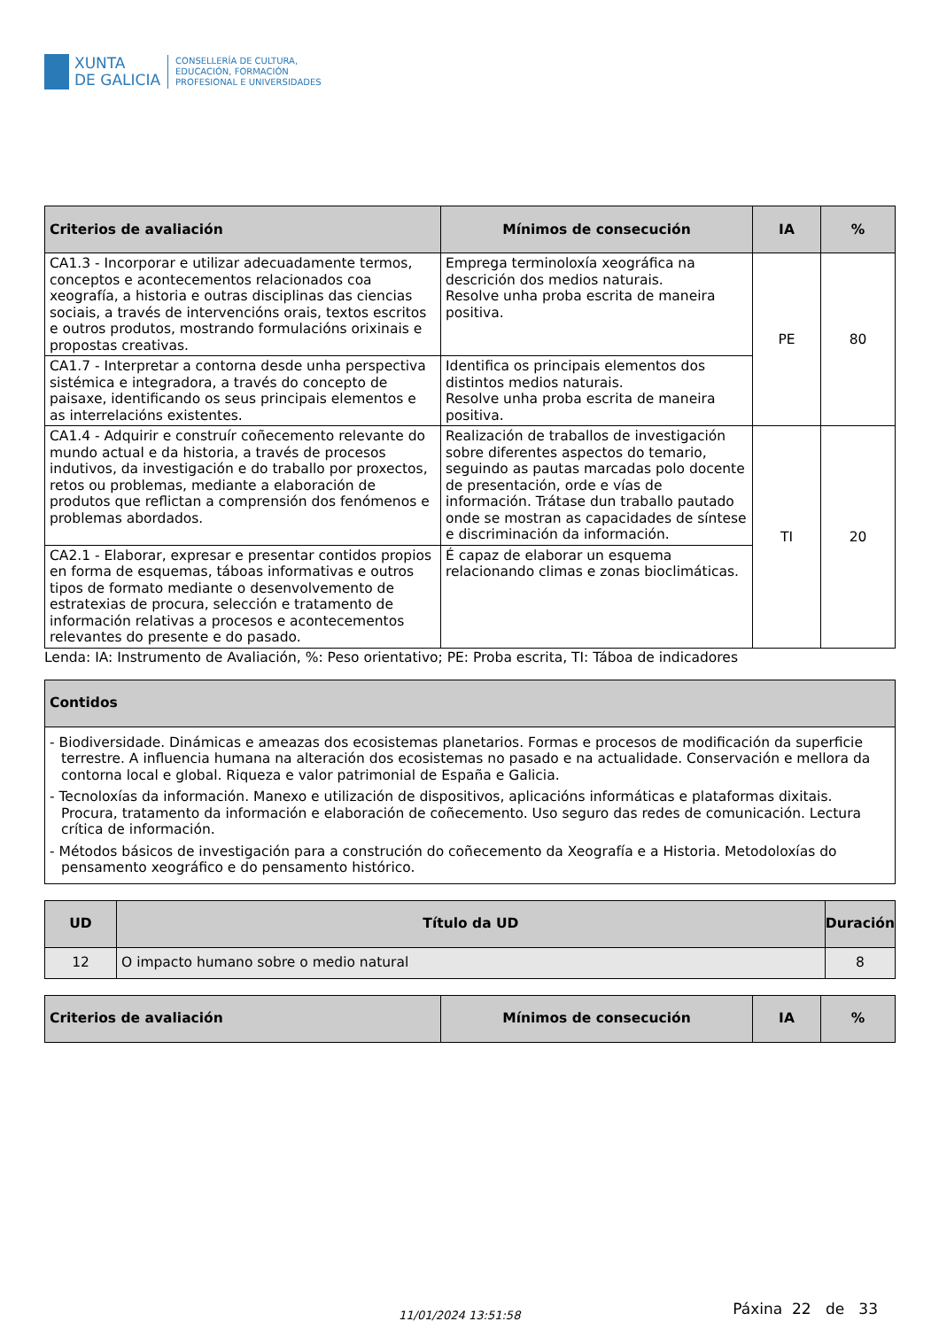XUNTA
DE GALICIA
CONSELLERÍA DE CULTURA,
EDUCACIÓN, FORMACIÓN
PROFESIONAL E UNIVERSIDADES
| Criterios de avaliación | Mínimos de consecución | IA | % |
| --- | --- | --- | --- |
| CA1.3 - Incorporar e utilizar adecuadamente termos, conceptos e acontecementos relacionados coa xeografía, a historia e outras disciplinas das ciencias sociais, a través de intervencións orais, textos escritos e outros produtos, mostrando formulacións orixinais e propostas creativas. | Emprega terminoloxía xeográfica na descrición dos medios naturais. Resolve unha proba escrita de maneira positiva. | PE | 80 |
| CA1.7 - Interpretar a contorna desde unha perspectiva sistémica e integradora, a través do concepto de paisaxe, identificando os seus principais elementos e as interrelacións existentes. | Identifica os principais elementos dos distintos medios naturais. Resolve unha proba escrita de maneira positiva. | | |
| CA1.4 - Adquirir e construír coñecemento relevante do mundo actual e da historia, a través de procesos indutivos, da investigación e do traballo por proxectos, retos ou problemas, mediante a elaboración de produtos que reflictan a comprensión dos fenómenos e problemas abordados. | Realización de traballos de investigación sobre diferentes aspectos do temario, seguindo as pautas marcadas polo docente de presentación, orde e vías de información. Trátase dun traballo pautado onde se mostran as capacidades de síntese e discriminación da información. | TI | 20 |
| CA2.1 - Elaborar, expresar e presentar contidos propios en forma de esquemas, táboas informativas e outros tipos de formato mediante o desenvolvemento de estratexias de procura, selección e tratamento de información relativas a procesos e acontecementos relevantes do presente e do pasado. | É capaz de elaborar un esquema relacionando climas e zonas bioclimáticas. | | |
Lenda: IA: Instrumento de Avaliación, %: Peso orientativo; PE: Proba escrita, TI: Táboa de indicadores
| Contidos |
| --- |
| - Biodiversidade. Dinámicas e ameazas dos ecosistemas planetarios. Formas e procesos de modificación da superficie terrestre. A influencia humana na alteración dos ecosistemas no pasado e na actualidade. Conservación e mellora da contorna local e global. Riqueza e valor patrimonial de España e Galicia. - Tecnoloxías da información. Manexo e utilización de dispositivos, aplicacións informáticas e plataformas dixitais. Procura, tratamento da información e elaboración de coñecemento. Uso seguro das redes de comunicación. Lectura crítica de información. - Métodos básicos de investigación para a construción do coñecemento da Xeografía e a Historia. Metodoloxías do pensamento xeográfico e do pensamento histórico. |
| UD | Título da UD | Duración |
| --- | --- | --- |
| 12 | O impacto humano sobre o medio natural | 8 |
| Criterios de avaliación | Mínimos de consecución | IA | % |
| --- | --- | --- | --- |
11/01/2024 13:51:58 Páxina 22 de 33